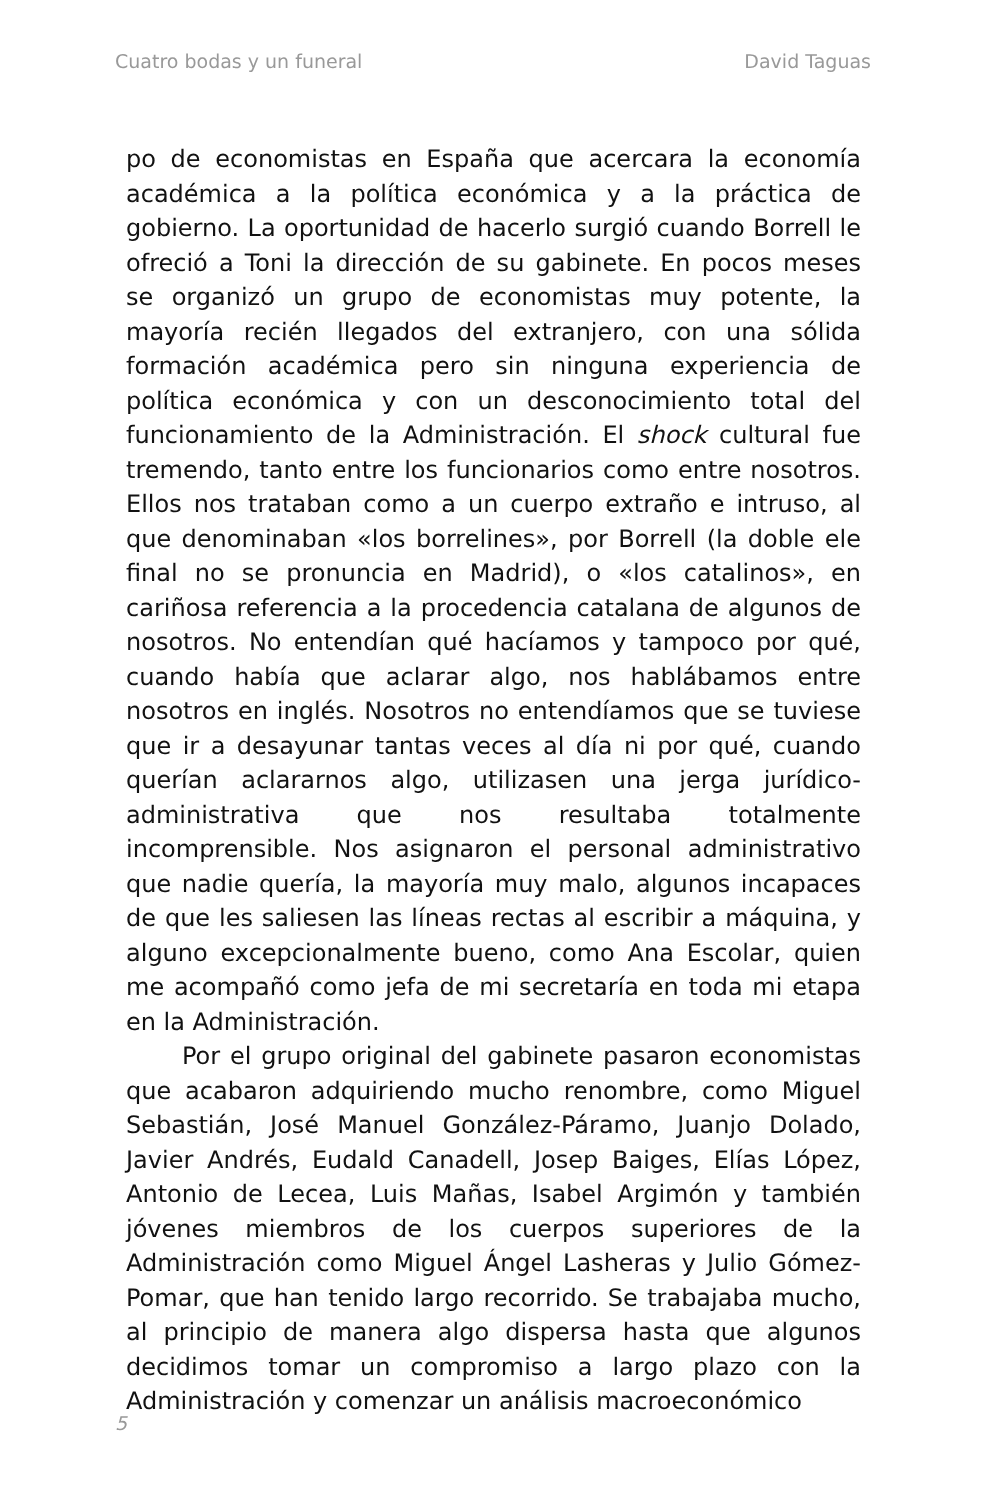Cuatro bodas y un funeral David Taguas
po de economistas en España que acercara la economía académica a la política económica y a la práctica de gobierno. La oportunidad de hacerlo surgió cuando Borrell le ofreció a Toni la dirección de su gabinete. En pocos meses se organizó un grupo de economistas muy potente, la mayoría recién llegados del extranjero, con una sólida formación académica pero sin ninguna experiencia de política económica y con un desconocimiento total del funcionamiento de la Administración. El shock cultural fue tremendo, tanto entre los funcionarios como entre nosotros. Ellos nos trataban como a un cuerpo extraño e intruso, al que denominaban «los borrelines», por Borrell (la doble ele final no se pronuncia en Madrid), o «los catalinos», en cariñosa referencia a la procedencia catalana de algunos de nosotros. No entendían qué hacíamos y tampoco por qué, cuando había que aclarar algo, nos hablábamos entre nosotros en inglés. Nosotros no entendíamos que se tuviese que ir a desayunar tantas veces al día ni por qué, cuando querían aclararnos algo, utilizasen una jerga jurídico-administrativa que nos resultaba totalmente incomprensible. Nos asignaron el personal administrativo que nadie quería, la mayoría muy malo, algunos incapaces de que les saliesen las líneas rectas al escribir a máquina, y alguno excepcionalmente bueno, como Ana Escolar, quien me acompañó como jefa de mi secretaría en toda mi etapa en la Administración.
Por el grupo original del gabinete pasaron economistas que acabaron adquiriendo mucho renombre, como Miguel Sebastián, José Manuel González-Páramo, Juanjo Dolado, Javier Andrés, Eudald Canadell, Josep Baiges, Elías López, Antonio de Lecea, Luis Mañas, Isabel Argimón y también jóvenes miembros de los cuerpos superiores de la Administración como Miguel Ángel Lasheras y Julio Gómez-Pomar, que han tenido largo recorrido. Se trabajaba mucho, al principio de manera algo dispersa hasta que algunos decidimos tomar un compromiso a largo plazo con la Administración y comenzar un análisis macroeconómico
5